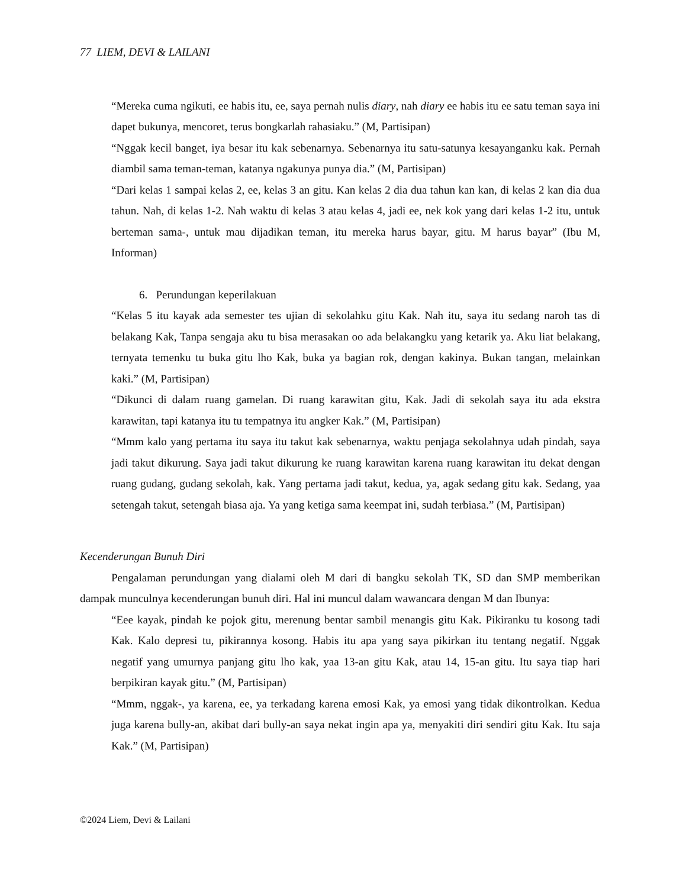77 LIEM, DEVI & LAILANI
“Mereka cuma ngikuti, ee habis itu, ee, saya pernah nulis diary, nah diary ee habis itu ee satu teman saya ini dapet bukunya, mencoret, terus bongkarlah rahasiaku.” (M, Partisipan)
“Nggak kecil banget, iya besar itu kak sebenarnya. Sebenarnya itu satu-satunya kesayanganku kak. Pernah diambil sama teman-teman, katanya ngakunya punya dia.” (M, Partisipan)
“Dari kelas 1 sampai kelas 2, ee, kelas 3 an gitu. Kan kelas 2 dia dua tahun kan kan, di kelas 2 kan dia dua tahun. Nah, di kelas 1-2. Nah waktu di kelas 3 atau kelas 4, jadi ee, nek kok yang dari kelas 1-2 itu, untuk berteman sama-, untuk mau dijadikan teman, itu mereka harus bayar, gitu. M harus bayar” (Ibu M, Informan)
6. Perundungan keperilakuan
“Kelas 5 itu kayak ada semester tes ujian di sekolahku gitu Kak. Nah itu, saya itu sedang naroh tas di belakang Kak, Tanpa sengaja aku tu bisa merasakan oo ada belakangku yang ketarik ya. Aku liat belakang, ternyata temenku tu buka gitu lho Kak, buka ya bagian rok, dengan kakinya. Bukan tangan, melainkan kaki.” (M, Partisipan)
“Dikunci di dalam ruang gamelan. Di ruang karawitan gitu, Kak. Jadi di sekolah saya itu ada ekstra karawitan, tapi katanya itu tu tempatnya itu angker Kak.” (M, Partisipan)
“Mmm kalo yang pertama itu saya itu takut kak sebenarnya, waktu penjaga sekolahnya udah pindah, saya jadi takut dikurung. Saya jadi takut dikurung ke ruang karawitan karena ruang karawitan itu dekat dengan ruang gudang, gudang sekolah, kak. Yang pertama jadi takut, kedua, ya, agak sedang gitu kak. Sedang, yaa setengah takut, setengah biasa aja. Ya yang ketiga sama keempat ini, sudah terbiasa.” (M, Partisipan)
Kecenderungan Bunuh Diri
Pengalaman perundungan yang dialami oleh M dari di bangku sekolah TK, SD dan SMP memberikan dampak munculnya kecenderungan bunuh diri. Hal ini muncul dalam wawancara dengan M dan Ibunya:
“Eee kayak, pindah ke pojok gitu, merenung bentar sambil menangis gitu Kak. Pikiranku tu kosong tadi Kak. Kalo depresi tu, pikirannya kosong. Habis itu apa yang saya pikirkan itu tentang negatif. Nggak negatif yang umurnya panjang gitu lho kak, yaa 13-an gitu Kak, atau 14, 15-an gitu. Itu saya tiap hari berpikiran kayak gitu.” (M, Partisipan)
“Mmm, nggak-, ya karena, ee, ya terkadang karena emosi Kak, ya emosi yang tidak dikontrolkan. Kedua juga karena bully-an, akibat dari bully-an saya nekat ingin apa ya, menyakiti diri sendiri gitu Kak. Itu saja Kak.” (M, Partisipan)
©2024 Liem, Devi & Lailani